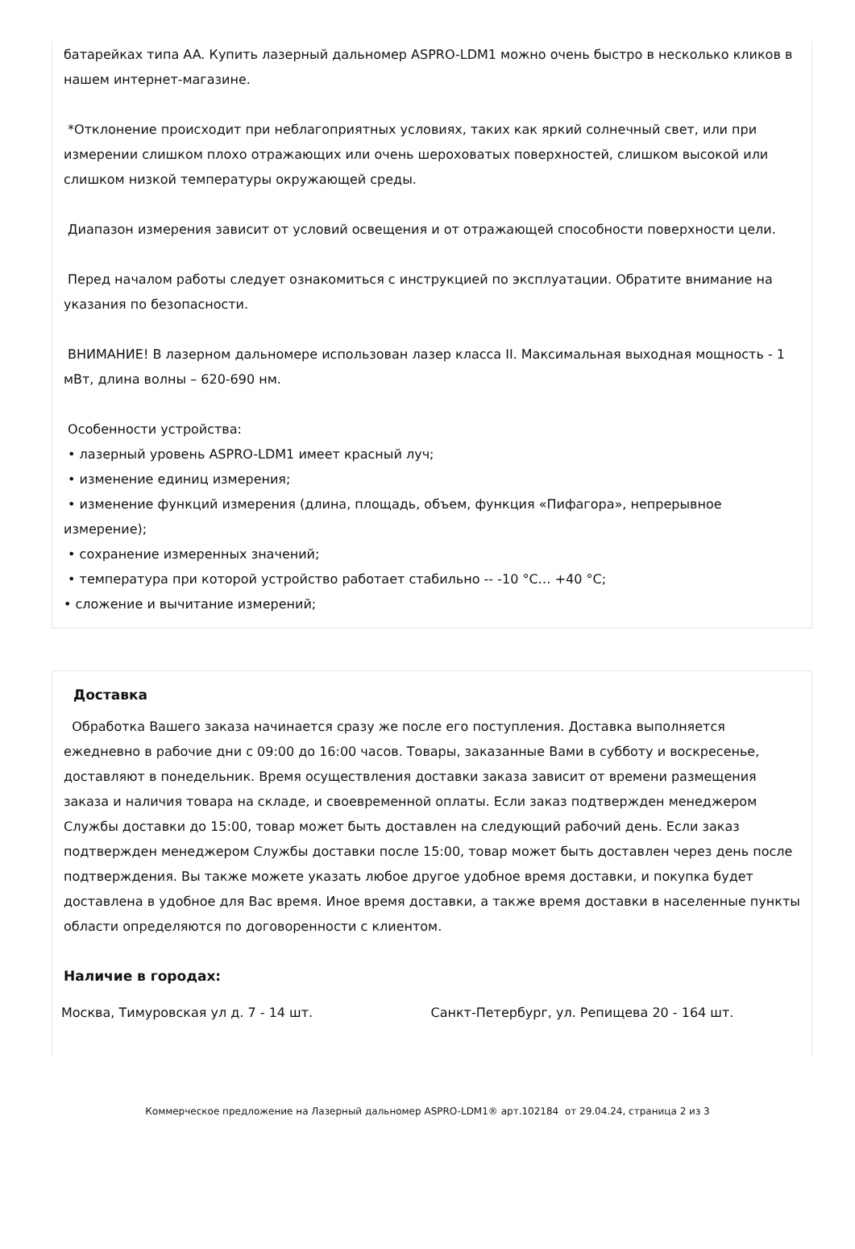батарейках типа AA. Купить лазерный дальномер ASPRO-LDM1 можно очень быстро в несколько кликов в нашем интернет-магазине.
*Отклонение происходит при неблагоприятных условиях, таких как яркий солнечный свет, или при измерении слишком плохо отражающих или очень шероховатых поверхностей, слишком высокой или слишком низкой температуры окружающей среды.
Диапазон измерения зависит от условий освещения и от отражающей способности поверхности цели.
Перед началом работы следует ознакомиться с инструкцией по эксплуатации. Обратите внимание на указания по безопасности.
ВНИМАНИЕ! В лазерном дальномере использован лазер класса II. Максимальная выходная мощность - 1 мВт, длина волны – 620-690 нм.
Особенности устройства:
• лазерный уровень ASPRO-LDM1 имеет красный луч;
• изменение единиц измерения;
• изменение функций измерения (длина, площадь, объем, функция «Пифагора», непрерывное измерение);
• сохранение измеренных значений;
• температура при которой устройство работает стабильно -- -10 °C… +40 °C;
• сложение и вычитание измерений;
Доставка
Обработка Вашего заказа начинается сразу же после его поступления. Доставка выполняется ежедневно в рабочие дни с 09:00 до 16:00 часов. Товары, заказанные Вами в субботу и воскресенье, доставляют в понедельник. Время осуществления доставки заказа зависит от времени размещения заказа и наличия товара на складе, и своевременной оплаты. Если заказ подтвержден менеджером Службы доставки до 15:00, товар может быть доставлен на следующий рабочий день. Если заказ подтвержден менеджером Службы доставки после 15:00, товар может быть доставлен через день после подтверждения. Вы также можете указать любое другое удобное время доставки, и покупка будет доставлена в удобное для Вас время. Иное время доставки, а также время доставки в населенные пункты области определяются по договоренности с клиентом.
Наличие в городах:
Москва, Тимуровская ул д. 7 - 14 шт. Санкт-Петербург, ул. Репищева 20 - 164 шт.
Коммерческое предложение на Лазерный дальномер ASPRO-LDM1® арт.102184 от 29.04.24, страница 2 из 3